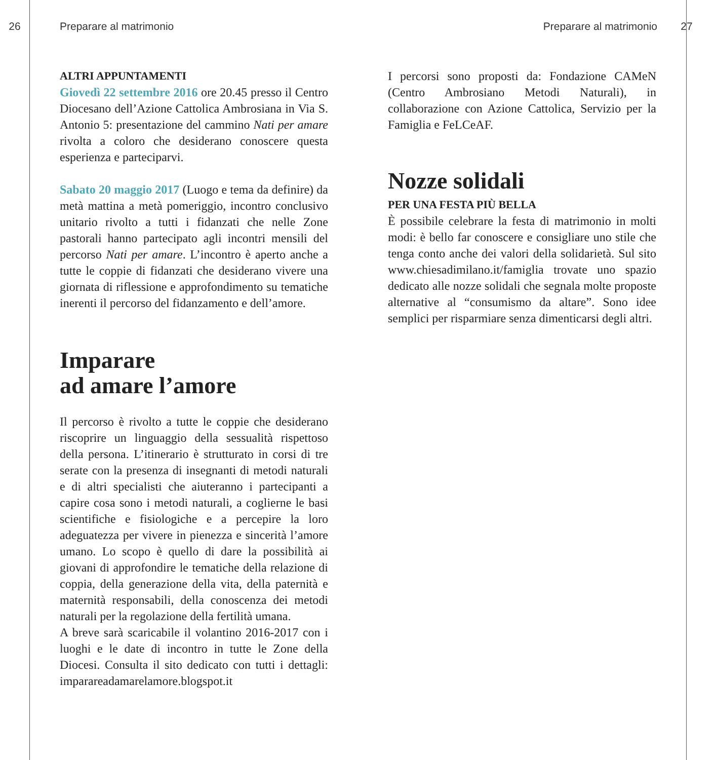26 Preparare al matrimonio Preparare al matrimonio 27
ALTRI APPUNTAMENTI
Giovedì 22 settembre 2016 ore 20.45 presso il Centro Diocesano dell’Azione Cattolica Ambrosiana in Via S. Antonio 5: presentazione del cammino Nati per amare rivolta a coloro che desiderano conoscere questa esperienza e parteciparvi.
Sabato 20 maggio 2017 (Luogo e tema da definire) da metà mattina a metà pomeriggio, incontro conclusivo unitario rivolto a tutti i fidanzati che nelle Zone pastorali hanno partecipato agli incontri mensili del percorso Nati per amare. L’incontro è aperto anche a tutte le coppie di fidanzati che desiderano vivere una giornata di riflessione e approfondimento su tematiche inerenti il percorso del fidanzamento e dell’amore.
Imparare
ad amare l’amore
Il percorso è rivolto a tutte le coppie che desiderano riscoprire un linguaggio della sessualità rispettoso della persona. L’itinerario è strutturato in corsi di tre serate con la presenza di insegnanti di metodi naturali e di altri specialisti che aiuteranno i partecipanti a capire cosa sono i metodi naturali, a coglierne le basi scientifiche e fisiologiche e a percepire la loro adeguatezza per vivere in pienezza e sincerità l’amore umano. Lo scopo è quello di dare la possibilità ai giovani di approfondire le tematiche della relazione di coppia, della generazione della vita, della paternità e maternità responsabili, della conoscenza dei metodi naturali per la regolazione della fertilità umana.
A breve sarà scaricabile il volantino 2016-2017 con i luoghi e le date di incontro in tutte le Zone della Diocesi. Consulta il sito dedicato con tutti i dettagli: imparareadamarelamore.blogspot.it
I percorsi sono proposti da: Fondazione CAMeN (Centro Ambrosiano Metodi Naturali), in collaborazione con Azione Cattolica, Servizio per la Famiglia e FeLCeAF.
Nozze solidali
PER UNA FESTA PIÙ BELLA
È possibile celebrare la festa di matrimonio in molti modi: è bello far conoscere e consigliare uno stile che tenga conto anche dei valori della solidarietà. Sul sito www.chiesadimilano.it/famiglia trovate uno spazio dedicato alle nozze solidali che segnala molte proposte alternative al “consumismo da altare”. Sono idee semplici per risparmiare senza dimenticarsi degli altri.